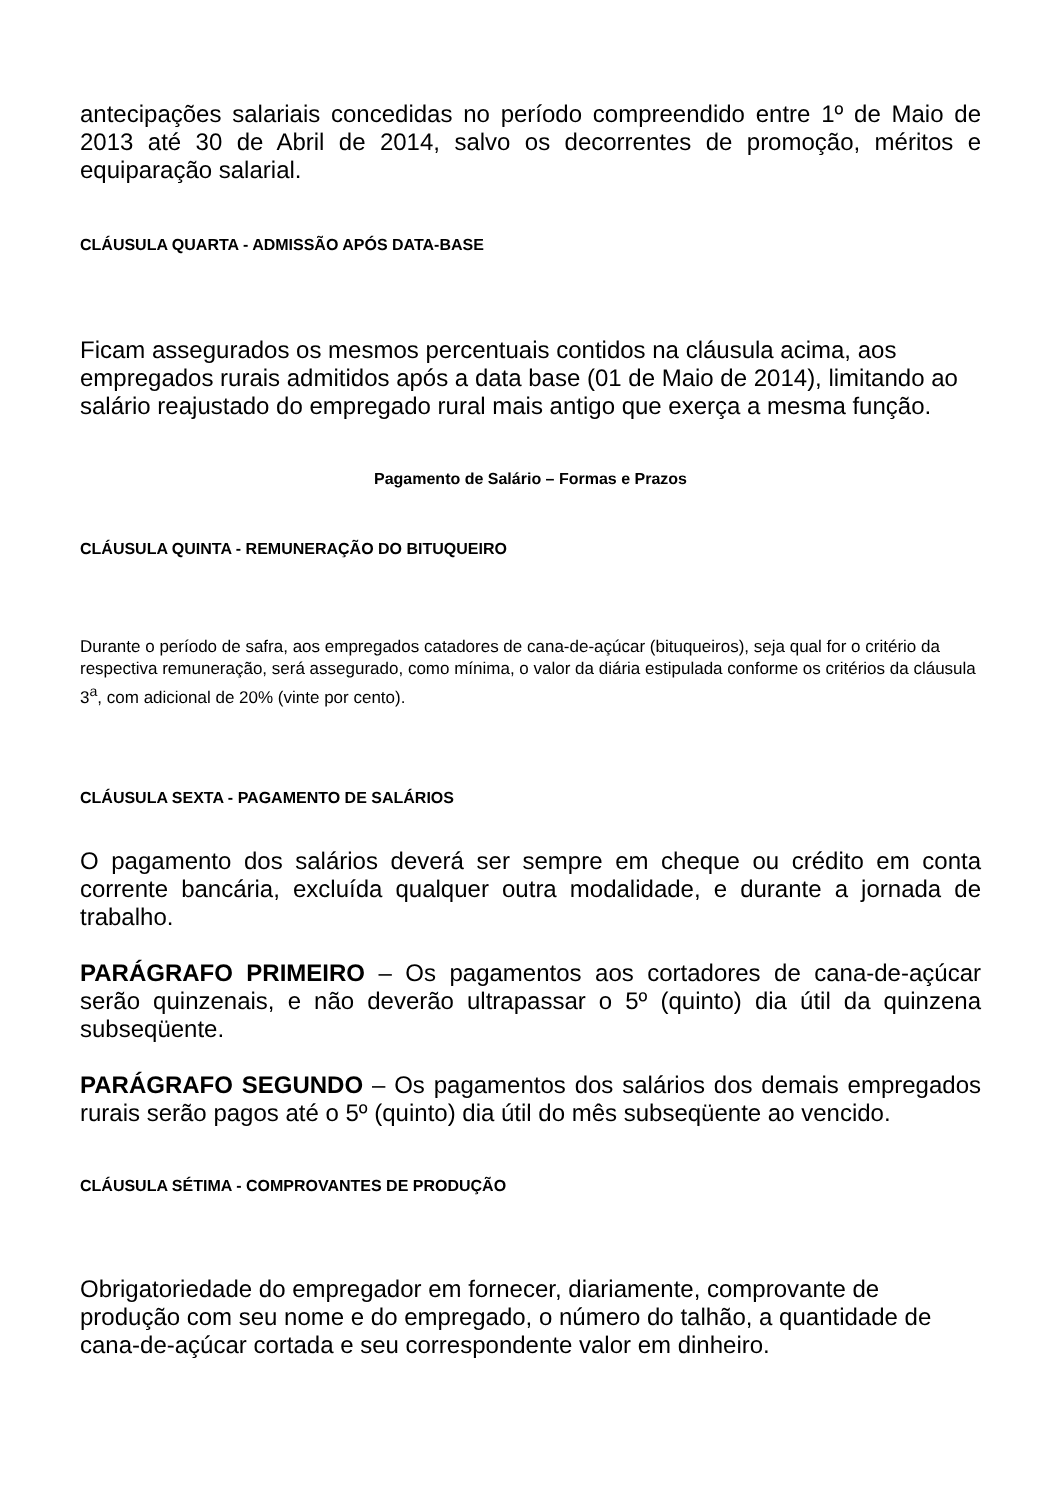antecipações salariais concedidas no período compreendido entre 1º de Maio de 2013 até 30 de Abril de 2014, salvo os decorrentes de promoção, méritos e equiparação salarial.
CLÁUSULA QUARTA - ADMISSÃO APÓS DATA-BASE
Ficam assegurados os mesmos percentuais contidos na cláusula acima, aos empregados rurais admitidos após a data base (01 de Maio de 2014), limitando ao salário reajustado do empregado rural mais antigo que exerça a mesma função.
Pagamento de Salário – Formas e Prazos
CLÁUSULA QUINTA - REMUNERAÇÃO DO BITUQUEIRO
Durante o período de safra, aos empregados catadores de cana-de-açúcar (bituqueiros), seja qual for o critério da respectiva remuneração, será assegurado, como mínima, o valor da diária estipulada conforme os critérios da cláusula 3<sup>a</sup>, com adicional de 20% (vinte por cento).
CLÁUSULA SEXTA - PAGAMENTO DE SALÁRIOS
O pagamento dos salários deverá ser sempre em cheque ou crédito em conta corrente bancária, excluída qualquer outra modalidade, e durante a jornada de trabalho.
PARÁGRAFO PRIMEIRO – Os pagamentos aos cortadores de cana-de-açúcar serão quinzenais, e não deverão ultrapassar o 5º (quinto) dia útil da quinzena subseqüente.
PARÁGRAFO SEGUNDO – Os pagamentos dos salários dos demais empregados rurais serão pagos até o 5º (quinto) dia útil do mês subseqüente ao vencido.
CLÁUSULA SÉTIMA - COMPROVANTES DE PRODUÇÃO
Obrigatoriedade do empregador em fornecer, diariamente, comprovante de produção com seu nome e do empregado, o número do talhão, a quantidade de cana-de-açúcar cortada e seu correspondente valor em dinheiro.